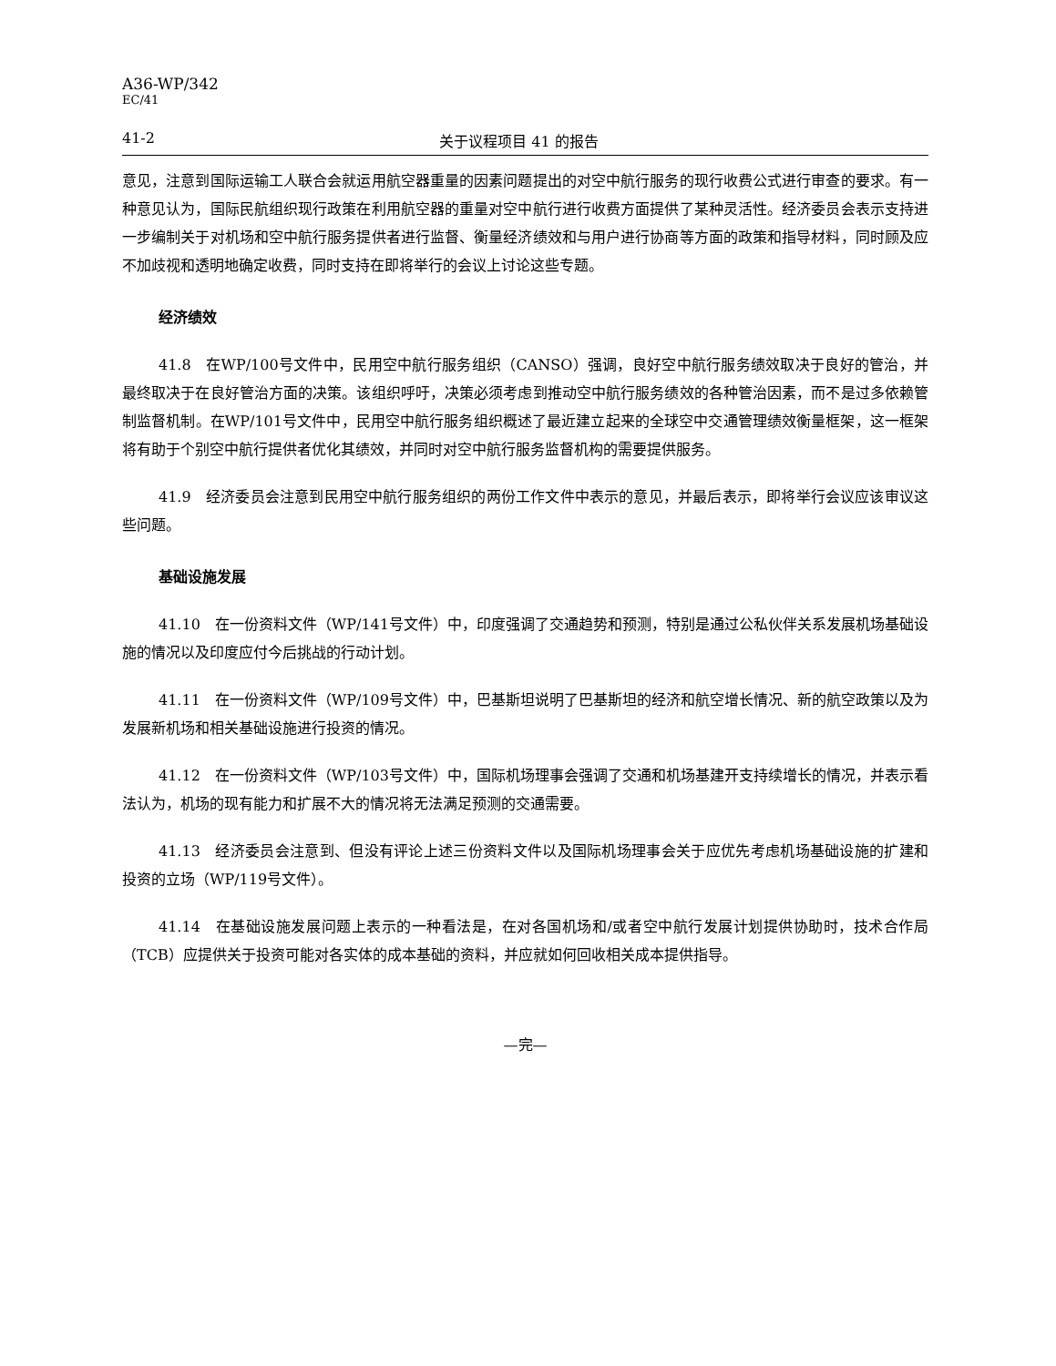A36-WP/342
EC/41
41-2 关于议程项目 41 的报告
意见，注意到国际运输工人联合会就运用航空器重量的因素问题提出的对空中航行服务的现行收费公式进行审查的要求。有一种意见认为，国际民航组织现行政策在利用航空器的重量对空中航行进行收费方面提供了某种灵活性。经济委员会表示支持进一步编制关于对机场和空中航行服务提供者进行监督、衡量经济绩效和与用户进行协商等方面的政策和指导材料，同时顾及应不加歧视和透明地确定收费，同时支持在即将举行的会议上讨论这些专题。
经济绩效
41.8　在WP/100号文件中，民用空中航行服务组织（CANSO）强调，良好空中航行服务绩效取决于良好的管治，并最终取决于在良好管治方面的决策。该组织呼吁，决策必须考虑到推动空中航行服务绩效的各种管治因素，而不是过多依赖管制监督机制。在WP/101号文件中，民用空中航行服务组织概述了最近建立起来的全球空中交通管理绩效衡量框架，这一框架将有助于个别空中航行提供者优化其绩效，并同时对空中航行服务监督机构的需要提供服务。
41.9　经济委员会注意到民用空中航行服务组织的两份工作文件中表示的意见，并最后表示，即将举行会议应该审议这些问题。
基础设施发展
41.10　在一份资料文件（WP/141号文件）中，印度强调了交通趋势和预测，特别是通过公私伙伴关系发展机场基础设施的情况以及印度应付今后挑战的行动计划。
41.11　在一份资料文件（WP/109号文件）中，巴基斯坦说明了巴基斯坦的经济和航空增长情况、新的航空政策以及为发展新机场和相关基础设施进行投资的情况。
41.12　在一份资料文件（WP/103号文件）中，国际机场理事会强调了交通和机场基建开支持续增长的情况，并表示看法认为，机场的现有能力和扩展不大的情况将无法满足预测的交通需要。
41.13　经济委员会注意到、但没有评论上述三份资料文件以及国际机场理事会关于应优先考虑机场基础设施的扩建和投资的立场（WP/119号文件）。
41.14　在基础设施发展问题上表示的一种看法是，在对各国机场和/或者空中航行发展计划提供协助时，技术合作局（TCB）应提供关于投资可能对各实体的成本基础的资料，并应就如何回收相关成本提供指导。
—完—